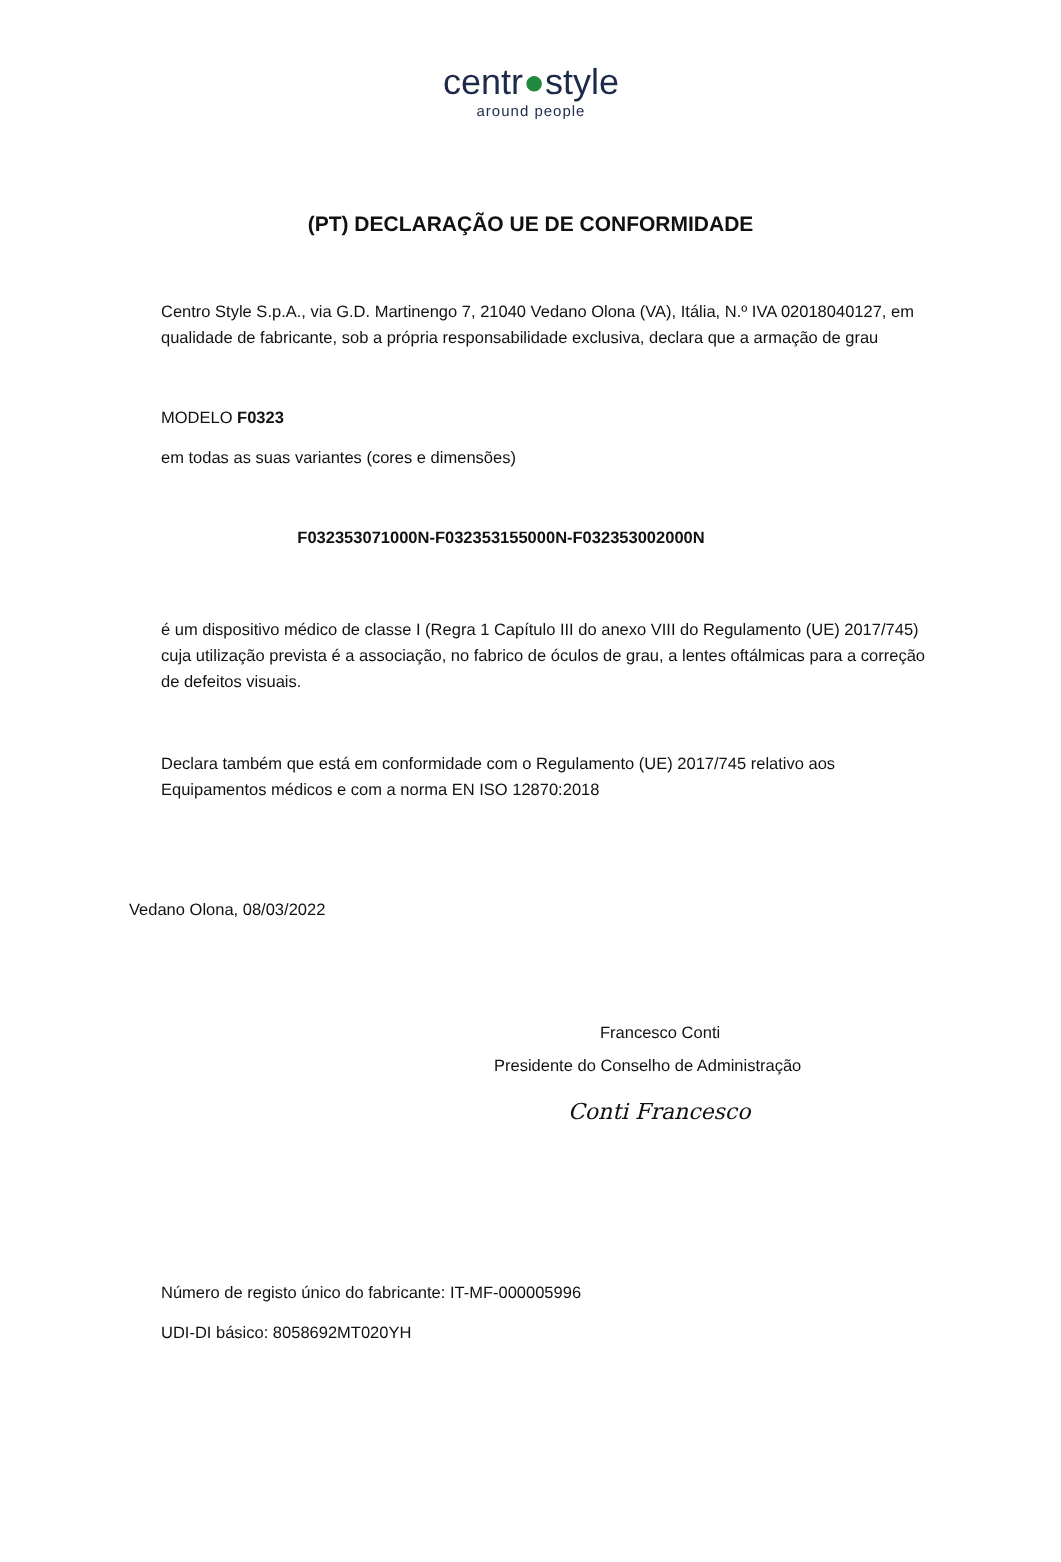centr●style
around people
(PT) DECLARAÇÃO UE DE CONFORMIDADE
Centro Style S.p.A., via G.D. Martinengo 7, 21040 Vedano Olona (VA), Itália, N.º IVA 02018040127, em qualidade de fabricante, sob a própria responsabilidade exclusiva, declara que a armação de grau
MODELO F0323
em todas as suas variantes (cores e dimensões)
F032353071000N-F032353155000N-F032353002000N
é um dispositivo médico de classe I (Regra 1 Capítulo III do anexo VIII do Regulamento (UE) 2017/745) cuja utilização prevista é a associação, no fabrico de óculos de grau, a lentes oftálmicas para a correção de defeitos visuais.
Declara também que está em conformidade com o Regulamento (UE) 2017/745 relativo aos Equipamentos médicos e com a norma EN ISO 12870:2018
Vedano Olona, 08/03/2022
Francesco Conti
Presidente do Conselho de Administração
Conti Francesco
Número de registo único do fabricante: IT-MF-000005996
UDI-DI básico: 8058692MT020YH